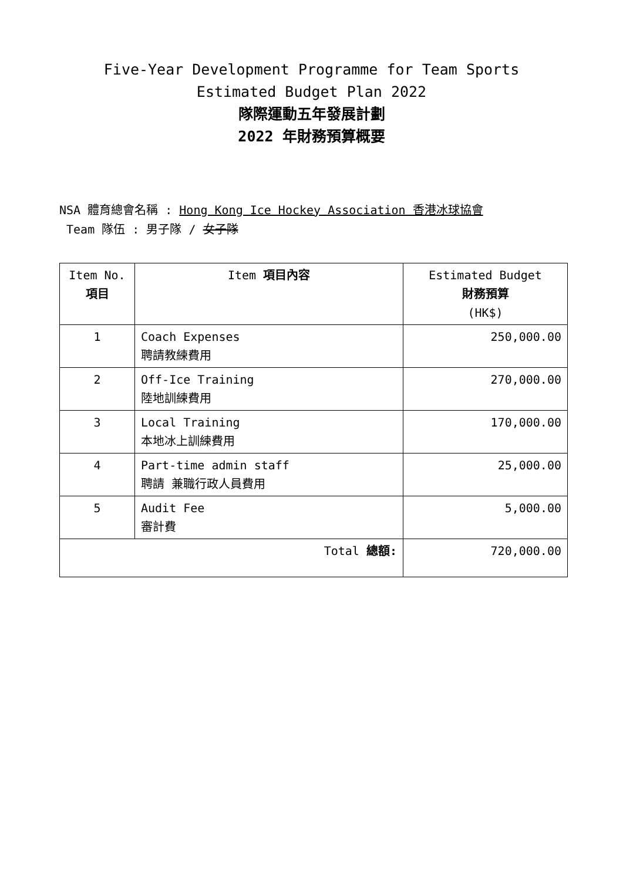Five-Year Development Programme for Team Sports
Estimated Budget Plan 2022
隊際運動五年發展計劃
2022 年財務預算概要
NSA 體育總會名稱 : Hong Kong Ice Hockey Association 香港冰球協會
Team 隊伍 : 男子隊 / 女子隊
| Item No. 項目 | Item 項目內容 | Estimated Budget 財務預算 (HK$) |
| --- | --- | --- |
| 1 | Coach Expenses 聘請教練費用 | 250,000.00 |
| 2 | Off-Ice Training 陸地訓練費用 | 270,000.00 |
| 3 | Local Training 本地冰上訓練費用 | 170,000.00 |
| 4 | Part-time admin staff 聘請 兼職行政人員費用 | 25,000.00 |
| 5 | Audit Fee 審計費 | 5,000.00 |
| Total 總額: | | 720,000.00 |